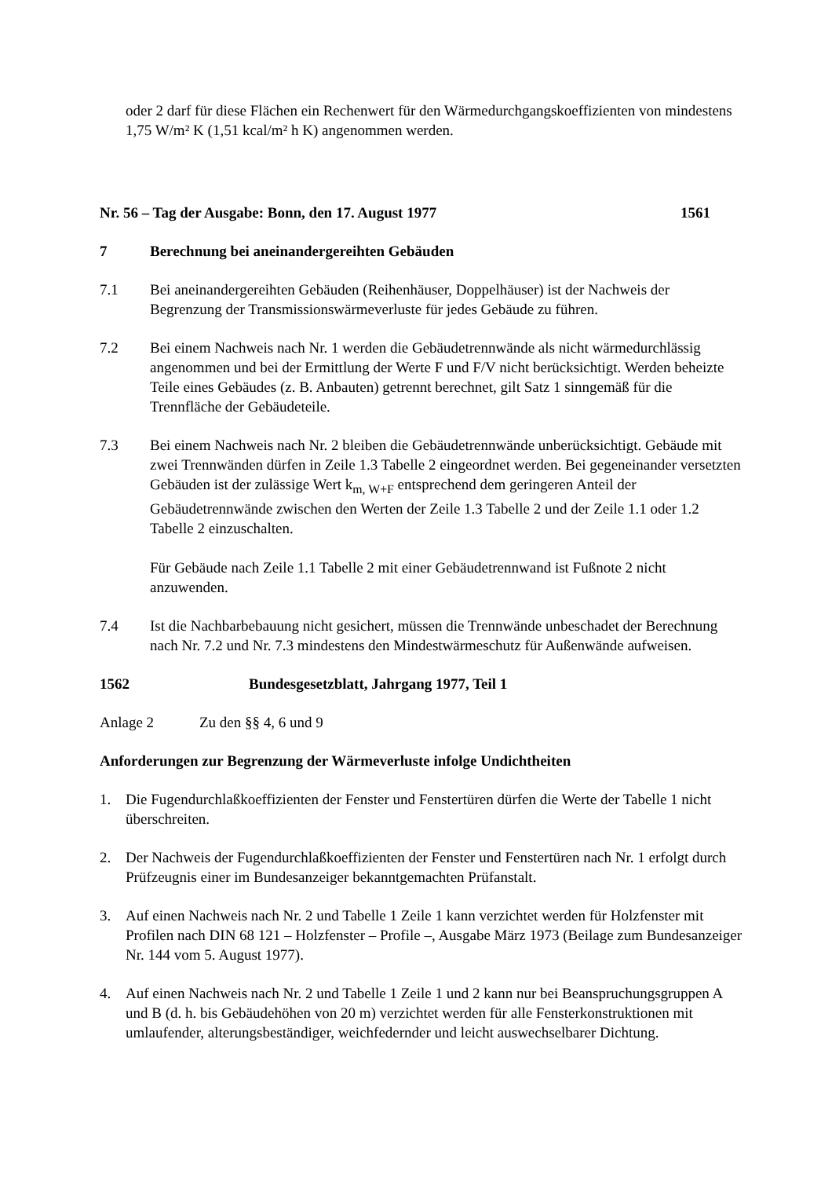oder 2 darf für diese Flächen ein Rechenwert für den Wärmedurchgangskoeffizienten von mindestens 1,75 W/m² K (1,51 kcal/m² h K) angenommen werden.
Nr. 56 – Tag der Ausgabe: Bonn, den 17. August 1977 1561
7 Berechnung bei aneinandergereihten Gebäuden
7.1 Bei aneinandergereihten Gebäuden (Reihenhäuser, Doppelhäuser) ist der Nachweis der Begrenzung der Transmissionswärmeverluste für jedes Gebäude zu führen.
7.2 Bei einem Nachweis nach Nr. 1 werden die Gebäudetrennwände als nicht wärmedurchlässig angenommen und bei der Ermittlung der Werte F und F/V nicht berücksichtigt. Werden beheizte Teile eines Gebäudes (z. B. Anbauten) getrennt berechnet, gilt Satz 1 sinngemäß für die Trennfläche der Gebäudeteile.
7.3 Bei einem Nachweis nach Nr. 2 bleiben die Gebäudetrennwände unberücksichtigt. Gebäude mit zwei Trennwänden dürfen in Zeile 1.3 Tabelle 2 eingeordnet werden. Bei gegeneinander versetzten Gebäuden ist der zulässige Wert k<sub>m, W+F</sub> entsprechend dem geringeren Anteil der Gebäudetrennwände zwischen den Werten der Zeile 1.3 Tabelle 2 und der Zeile 1.1 oder 1.2 Tabelle 2 einzuschalten.
Für Gebäude nach Zeile 1.1 Tabelle 2 mit einer Gebäudetrennwand ist Fußnote 2 nicht anzuwenden.
7.4 Ist die Nachbarbebauung nicht gesichert, müssen die Trennwände unbeschadet der Berechnung nach Nr. 7.2 und Nr. 7.3 mindestens den Mindestwärmeschutz für Außenwände aufweisen.
1562 Bundesgesetzblatt, Jahrgang 1977, Teil 1
Anlage 2 Zu den §§ 4, 6 und 9
Anforderungen zur Begrenzung der Wärmeverluste infolge Undichtheiten
1. Die Fugendurchlaßkoeffizienten der Fenster und Fenstertüren dürfen die Werte der Tabelle 1 nicht überschreiten.
2. Der Nachweis der Fugendurchlaßkoeffizienten der Fenster und Fenstertüren nach Nr. 1 erfolgt durch Prüfzeugnis einer im Bundesanzeiger bekanntgemachten Prüfanstalt.
3. Auf einen Nachweis nach Nr. 2 und Tabelle 1 Zeile 1 kann verzichtet werden für Holzfenster mit Profilen nach DIN 68 121 – Holzfenster – Profile –, Ausgabe März 1973 (Beilage zum Bundesanzeiger Nr. 144 vom 5. August 1977).
4. Auf einen Nachweis nach Nr. 2 und Tabelle 1 Zeile 1 und 2 kann nur bei Beanspruchungsgruppen A und B (d. h. bis Gebäudehöhen von 20 m) verzichtet werden für alle Fensterkonstruktionen mit umlaufender, alterungsbeständiger, weichfedernder und leicht auswechselbarer Dichtung.